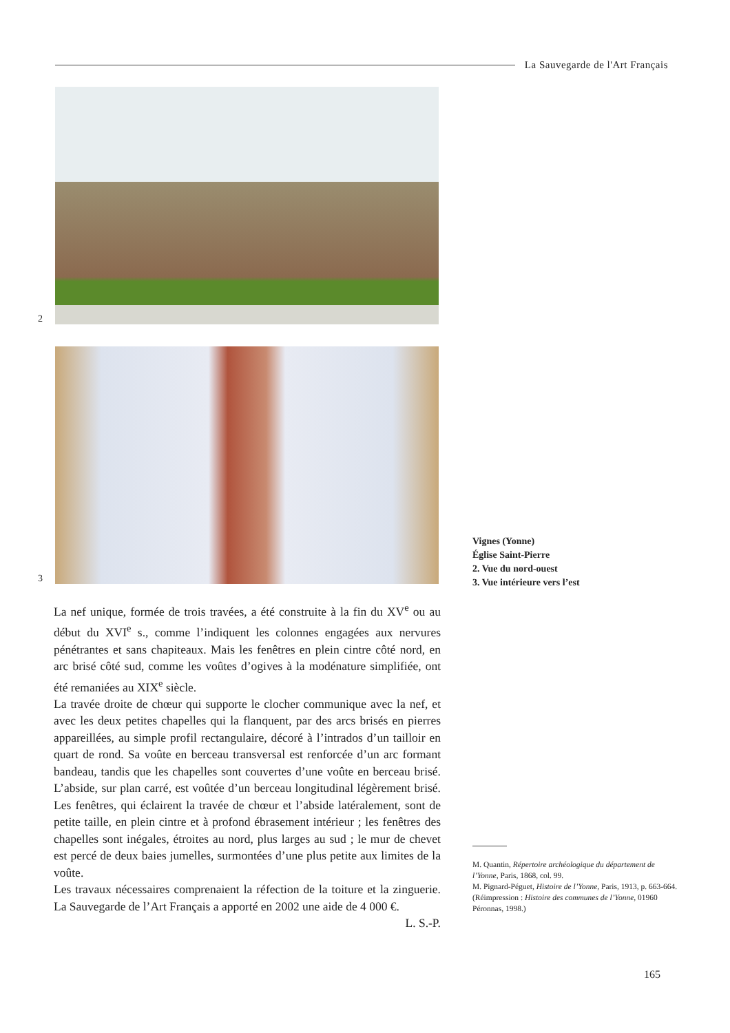La Sauvegarde de l'Art Français
2
3
La nef unique, formée de trois travées, a été construite à la fin du XV<sup>e</sup> ou au début du XVI<sup>e</sup> s., comme l’indiquent les colonnes engagées aux nervures pénétrantes et sans chapiteaux. Mais les fenêtres en plein cintre côté nord, en arc brisé côté sud, comme les voûtes d’ogives à la modénature simplifiée, ont été remaniées au XIX<sup>e</sup> siècle.
La travée droite de chœur qui supporte le clocher communique avec la nef, et avec les deux petites chapelles qui la flanquent, par des arcs brisés en pierres appareillées, au simple profil rectangulaire, décoré à l’intrados d’un tailloir en quart de rond. Sa voûte en berceau transversal est renforcée d’un arc formant bandeau, tandis que les chapelles sont couvertes d’une voûte en berceau brisé. L’abside, sur plan carré, est voûtée d’un berceau longitudinal légèrement brisé. Les fenêtres, qui éclairent la travée de chœur et l’abside latéralement, sont de petite taille, en plein cintre et à profond ébrasement intérieur ; les fenêtres des chapelles sont inégales, étroites au nord, plus larges au sud ; le mur de chevet est percé de deux baies jumelles, surmontées d’une plus petite aux limites de la voûte.
Les travaux nécessaires comprenaient la réfection de la toiture et la zinguerie. La Sauvegarde de l’Art Français a apporté en 2002 une aide de 4 000 €.
L. S.-P.
Vignes (Yonne)
Église Saint-Pierre
2. Vue du nord-ouest
3. Vue intérieure vers l’est
M. Quantin, Répertoire archéologique du département de l’Yonne, Paris, 1868, col. 99.
M. Pignard-Péguet, Histoire de l’Yonne, Paris, 1913, p. 663-664. (Réimpression : Histoire des communes de l’Yonne, 01960 Péronnas, 1998.)
165